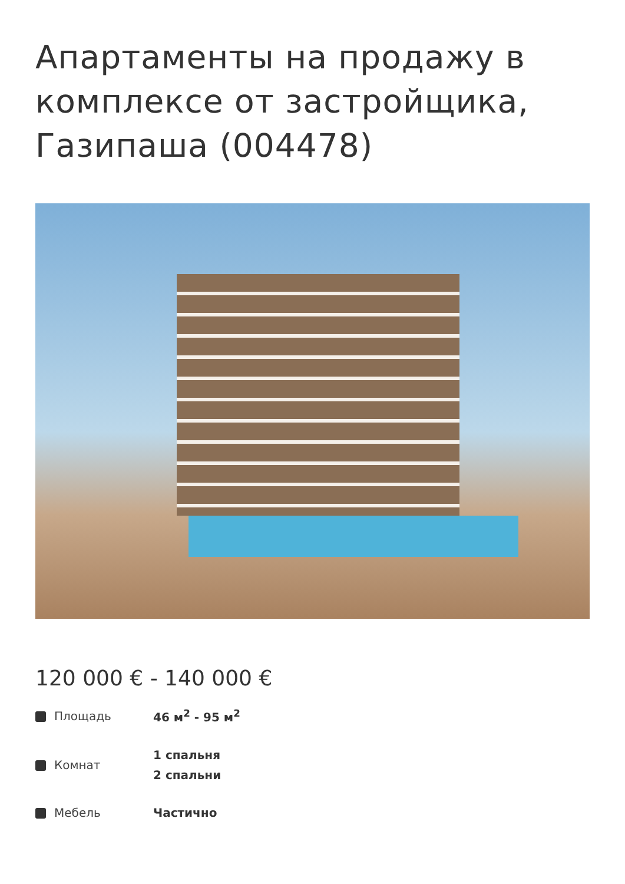Апартаменты на продажу в комплексе от застройщика, Газипаша (004478)
120 000 € - 140 000 €
Площадь 46 м<sup>2</sup> - 95 м<sup>2</sup>
Комнат
1 спальня
2 спальни
Мебель Частично